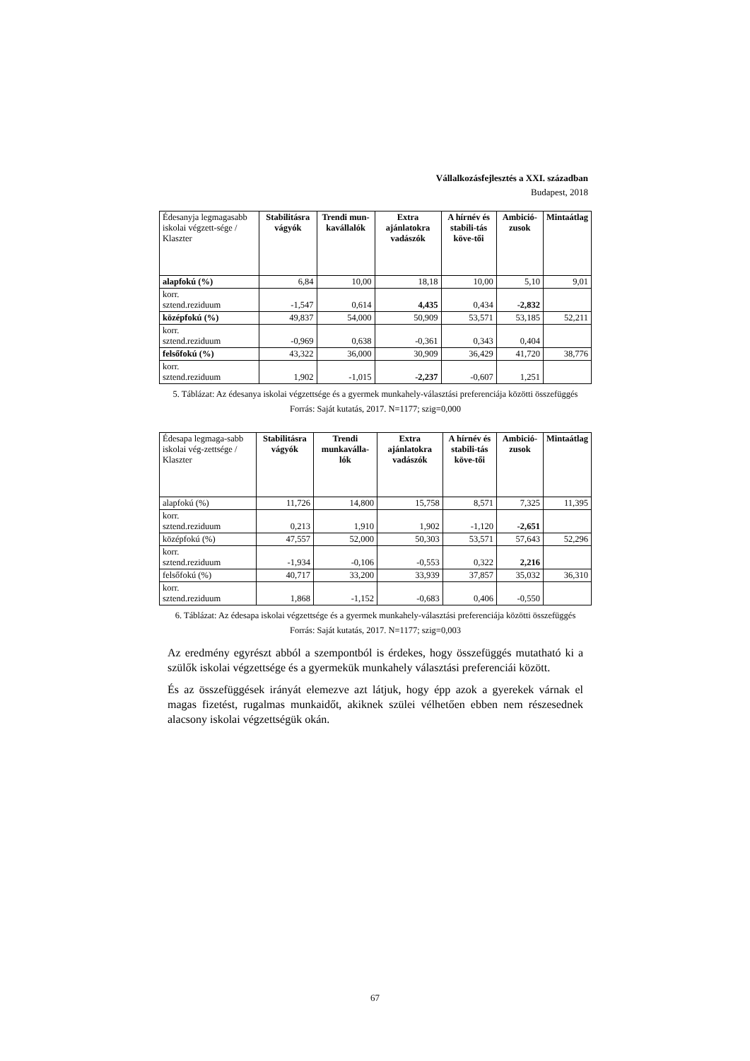Vállalkozásfejlesztés a XXI. században
Budapest, 2018
| Édesanyja legmagasabb iskolai végzett-sége / Klaszter | Stabilitásra vágyók | Trendi mun-kavállalók | Extra ajánlatokra vadászók | A hírnév és stabili-tás köve-tői | Ambició-zusok | Mintaátlag |
| --- | --- | --- | --- | --- | --- | --- |
| alapfokú (%) | 6,84 | 10,00 | 18,18 | 10,00 | 5,10 | 9,01 |
| korr. sztend.reziduum | -1,547 | 0,614 | 4,435 | 0,434 | -2,832 | |
| középfokú (%) | 49,837 | 54,000 | 50,909 | 53,571 | 53,185 | 52,211 |
| korr. sztend.reziduum | -0,969 | 0,638 | -0,361 | 0,343 | 0,404 | |
| felsőfokú (%) | 43,322 | 36,000 | 30,909 | 36,429 | 41,720 | 38,776 |
| korr. sztend.reziduum | 1,902 | -1,015 | -2,237 | -0,607 | 1,251 | |
5. Táblázat: Az édesanya iskolai végzettsége és a gyermek munkahely-választási preferenciája közötti összefüggés
Forrás: Saját kutatás, 2017. N=1177; szig=0,000
| Édesapa legmaga-sabb iskolai vég-zettsége / Klaszter | Stabilitásra vágyók | Trendi munkaválla-lók | Extra ajánlatokra vadászók | A hírnév és stabili-tás köve-tői | Ambició-zusok | Mintaátlag |
| --- | --- | --- | --- | --- | --- | --- |
| alapfokú (%) | 11,726 | 14,800 | 15,758 | 8,571 | 7,325 | 11,395 |
| korr. sztend.reziduum | 0,213 | 1,910 | 1,902 | -1,120 | -2,651 | |
| középfokú (%) | 47,557 | 52,000 | 50,303 | 53,571 | 57,643 | 52,296 |
| korr. sztend.reziduum | -1,934 | -0,106 | -0,553 | 0,322 | 2,216 | |
| felsőfokú (%) | 40,717 | 33,200 | 33,939 | 37,857 | 35,032 | 36,310 |
| korr. sztend.reziduum | 1,868 | -1,152 | -0,683 | 0,406 | -0,550 | |
6. Táblázat: Az édesapa iskolai végzettsége és a gyermek munkahely-választási preferenciája közötti összefüggés
Forrás: Saját kutatás, 2017. N=1177; szig=0,003
Az eredmény egyrészt abból a szempontból is érdekes, hogy összefüggés mutatható ki a szülők iskolai végzettsége és a gyermekük munkahely választási preferenciái között.
És az összefüggések irányát elemezve azt látjuk, hogy épp azok a gyerekek várnak el magas fizetést, rugalmas munkaidőt, akiknek szülei vélhetően ebben nem részesednek alacsony iskolai végzettségük okán.
67